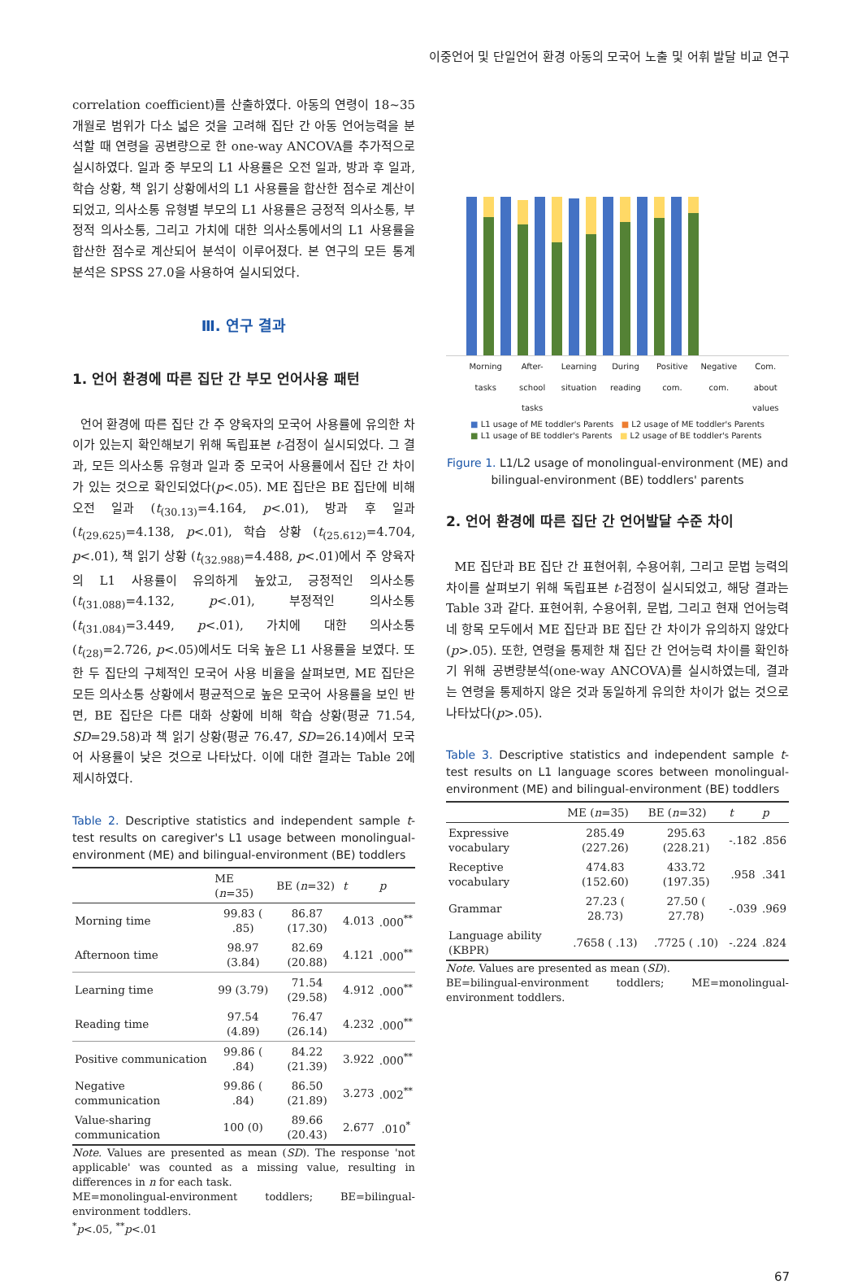이중언어 및 단일언어 환경 아동의 모국어 노출 및 어휘 발달 비교 연구
correlation coefficient)를 산출하였다. 아동의 연령이 18~35개월로 범위가 다소 넓은 것을 고려해 집단 간 아동 언어능력을 분석할 때 연령을 공변량으로 한 one-way ANCOVA를 추가적으로 실시하였다. 일과 중 부모의 L1 사용률은 오전 일과, 방과 후 일과, 학습 상황, 책 읽기 상황에서의 L1 사용률을 합산한 점수로 계산이 되었고, 의사소통 유형별 부모의 L1 사용률은 긍정적 의사소통, 부정적 의사소통, 그리고 가치에 대한 의사소통에서의 L1 사용률을 합산한 점수로 계산되어 분석이 이루어졌다. 본 연구의 모든 통계 분석은 SPSS 27.0을 사용하여 실시되었다.
Ⅲ. 연구 결과
1. 언어 환경에 따른 집단 간 부모 언어사용 패턴
언어 환경에 따른 집단 간 주 양육자의 모국어 사용률에 유의한 차이가 있는지 확인해보기 위해 독립표본 t-검정이 실시되었다. 그 결과, 모든 의사소통 유형과 일과 중 모국어 사용률에서 집단 간 차이가 있는 것으로 확인되었다(p<.05). ME 집단은 BE 집단에 비해 오전 일과 (t<sub>(30.13)</sub>=4.164, p<.01), 방과 후 일과 (t<sub>(29.625)</sub>=4.138, p<.01), 학습 상황 (t<sub>(25.612)</sub>=4.704, p<.01), 책 읽기 상황 (t<sub>(32.988)</sub>=4.488, p<.01)에서 주 양육자의 L1 사용률이 유의하게 높았고, 긍정적인 의사소통 (t<sub>(31.088)</sub>=4.132, p<.01), 부정적인 의사소통 (t<sub>(31.084)</sub>=3.449, p<.01), 가치에 대한 의사소통 (t<sub>(28)</sub>=2.726, p<.05)에서도 더욱 높은 L1 사용률을 보였다. 또한 두 집단의 구체적인 모국어 사용 비율을 살펴보면, ME 집단은 모든 의사소통 상황에서 평균적으로 높은 모국어 사용률을 보인 반면, BE 집단은 다른 대화 상황에 비해 학습 상황(평균 71.54, SD=29.58)과 책 읽기 상황(평균 76.47, SD=26.14)에서 모국어 사용률이 낮은 것으로 나타났다. 이에 대한 결과는 Table 2에 제시하였다.
Table 2. Descriptive statistics and independent sample t-test results on caregiver's L1 usage between monolingual-environment (ME) and bilingual-environment (BE) toddlers
| | ME ( n =35) | BE ( n =32) | t | p |
| --- | --- | --- | --- | --- |
| Morning time | 99.83 ( .85) | 86.87 (17.30) | 4.013 | .000<sup>**</sup> |
| Afternoon time | 98.97 (3.84) | 82.69 (20.88) | 4.121 | .000<sup>**</sup> |
| Learning time | 99 (3.79) | 71.54 (29.58) | 4.912 | .000<sup>**</sup> |
| Reading time | 97.54 (4.89) | 76.47 (26.14) | 4.232 | .000<sup>**</sup> |
| Positive communication | 99.86 ( .84) | 84.22 (21.39) | 3.922 | .000<sup>**</sup> |
| Negative communication | 99.86 ( .84) | 86.50 (21.89) | 3.273 | .002<sup>**</sup> |
| Value-sharing communication | 100 (0) | 89.66 (20.43) | 2.677 | .010<sup>*</sup> |
Note. Values are presented as mean (SD). The response 'not applicable' was counted as a missing value, resulting in differences in n for each task.
ME=monolingual-environment toddlers; BE=bilingual-environment toddlers.
<sup>*</sup> p<.05, <sup>**</sup>p<.01
Morning tasks After-school tasks Learning situation During reading Positive com. Negative com. Com. about values
■ L1 usage of ME toddler's Parents ■ L2 usage of ME toddler's Parents
■ L1 usage of BE toddler's Parents ■ L2 usage of BE toddler's Parents
Figure 1. L1/L2 usage of monolingual-environment (ME) and bilingual-environment (BE) toddlers' parents
2. 언어 환경에 따른 집단 간 언어발달 수준 차이
ME 집단과 BE 집단 간 표현어휘, 수용어휘, 그리고 문법 능력의 차이를 살펴보기 위해 독립표본 t-검정이 실시되었고, 해당 결과는 Table 3과 같다. 표현어휘, 수용어휘, 문법, 그리고 현재 언어능력 네 항목 모두에서 ME 집단과 BE 집단 간 차이가 유의하지 않았다(p>.05). 또한, 연령을 통제한 채 집단 간 언어능력 차이를 확인하기 위해 공변량분석(one-way ANCOVA)를 실시하였는데, 결과는 연령을 통제하지 않은 것과 동일하게 유의한 차이가 없는 것으로 나타났다(p>.05).
Table 3. Descriptive statistics and independent sample t-test results on L1 language scores between monolingual-environment (ME) and bilingual-environment (BE) toddlers
| | ME ( n =35) | BE ( n =32) | t | p |
| --- | --- | --- | --- | --- |
| Expressive vocabulary | 285.49 (227.26) | 295.63 (228.21) | -.182 | .856 |
| Receptive vocabulary | 474.83 (152.60) | 433.72 (197.35) | .958 | .341 |
| Grammar | 27.23 ( 28.73) | 27.50 ( 27.78) | -.039 | .969 |
| Language ability (KBPR) | .7658 ( .13) | .7725 ( .10) | -.224 | .824 |
Note. Values are presented as mean (SD).
BE=bilingual-environment toddlers; ME=monolingual-environment toddlers.
67